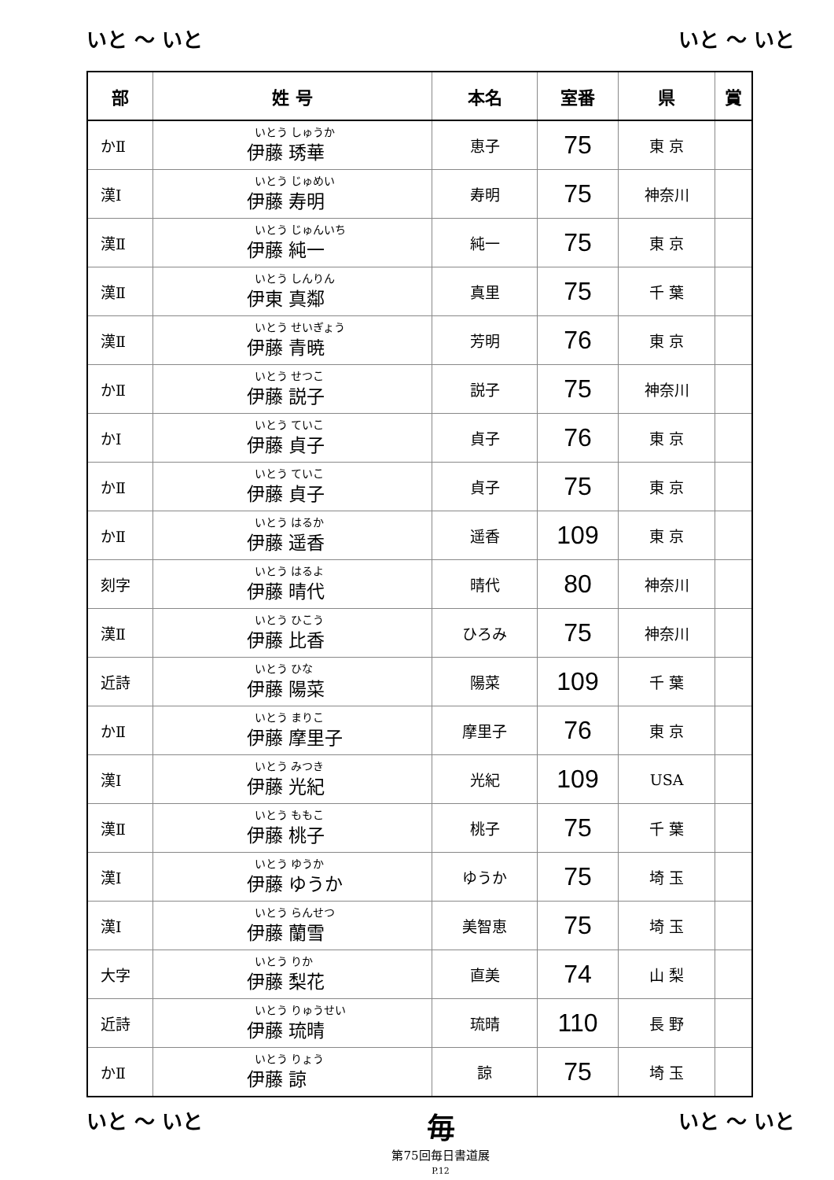いと ～ いと いと ～ いと
| 部 | 姓 号 | 本名 | 室番 | 県 | 賞 |
| --- | --- | --- | --- | --- | --- |
| かⅡ | いとう しゅうか 伊藤 琇華 | 恵子 | 75 | 東 京 | |
| 漢Ⅰ | いとう じゅめい 伊藤 寿明 | 寿明 | 75 | 神奈川 | |
| 漢Ⅱ | いとう じゅんいち 伊藤 純一 | 純一 | 75 | 東 京 | |
| 漢Ⅱ | いとう しんりん 伊東 真鄰 | 真里 | 75 | 千 葉 | |
| 漢Ⅱ | いとう せいぎょう 伊藤 青暁 | 芳明 | 76 | 東 京 | |
| かⅡ | いとう せつこ 伊藤 説子 | 説子 | 75 | 神奈川 | |
| かⅠ | いとう ていこ 伊藤 貞子 | 貞子 | 76 | 東 京 | |
| かⅡ | いとう ていこ 伊藤 貞子 | 貞子 | 75 | 東 京 | |
| かⅡ | いとう はるか 伊藤 遥香 | 遥香 | 109 | 東 京 | |
| 刻字 | いとう はるよ 伊藤 晴代 | 晴代 | 80 | 神奈川 | |
| 漢Ⅱ | いとう ひこう 伊藤 比香 | ひろみ | 75 | 神奈川 | |
| 近詩 | いとう ひな 伊藤 陽菜 | 陽菜 | 109 | 千 葉 | |
| かⅡ | いとう まりこ 伊藤 摩里子 | 摩里子 | 76 | 東 京 | |
| 漢Ⅰ | いとう みつき 伊藤 光紀 | 光紀 | 109 | USA | |
| 漢Ⅱ | いとう ももこ 伊藤 桃子 | 桃子 | 75 | 千 葉 | |
| 漢Ⅰ | いとう ゆうか 伊藤 ゆうか | ゆうか | 75 | 埼 玉 | |
| 漢Ⅰ | いとう らんせつ 伊藤 蘭雪 | 美智恵 | 75 | 埼 玉 | |
| 大字 | いとう りか 伊藤 梨花 | 直美 | 74 | 山 梨 | |
| 近詩 | いとう りゅうせい 伊藤 琉晴 | 琉晴 | 110 | 長 野 | |
| かⅡ | いとう りょう 伊藤 諒 | 諒 | 75 | 埼 玉 | |
いと ～ いと 毎
第75回毎日書道展
P.12 いと ～ いと